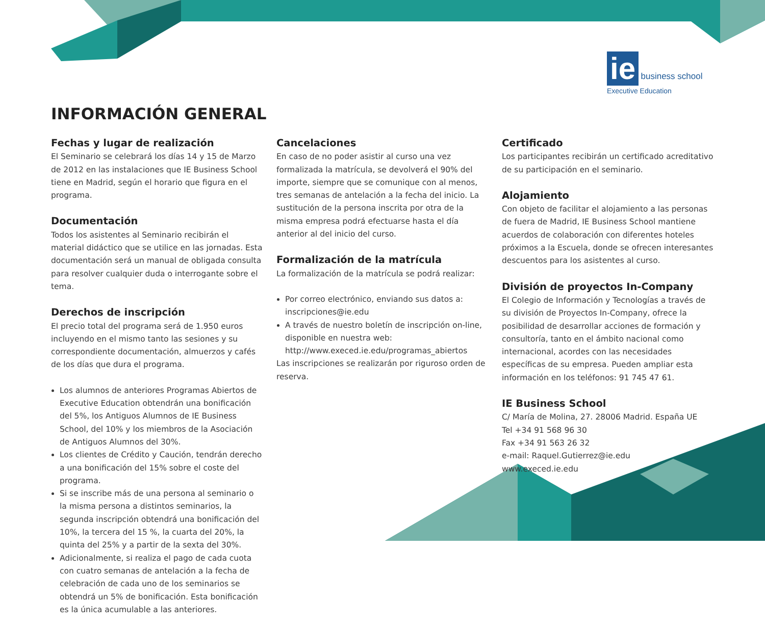ie business school
Executive Education
INFORMACIÓN GENERAL
Fechas y lugar de realización
El Seminario se celebrará los días 14 y 15 de Marzo de 2012 en las instalaciones que IE Business School tiene en Madrid, según el horario que figura en el programa.
Documentación
Todos los asistentes al Seminario recibirán el material didáctico que se utilice en las jornadas. Esta documentación será un manual de obligada consulta para resolver cualquier duda o interrogante sobre el tema.
Derechos de inscripción
El precio total del programa será de 1.950 euros incluyendo en el mismo tanto las sesiones y su correspondiente documentación, almuerzos y cafés de los días que dura el programa.
Los alumnos de anteriores Programas Abiertos de Executive Education obtendrán una bonificación del 5%, los Antiguos Alumnos de IE Business School, del 10% y los miembros de la Asociación de Antiguos Alumnos del 30%.
Los clientes de Crédito y Caución, tendrán derecho a una bonificación del 15% sobre el coste del programa.
Si se inscribe más de una persona al seminario o la misma persona a distintos seminarios, la segunda inscripción obtendrá una bonificación del 10%, la tercera del 15 %, la cuarta del 20%, la quinta del 25% y a partir de la sexta del 30%.
Adicionalmente, si realiza el pago de cada cuota con cuatro semanas de antelación a la fecha de celebración de cada uno de los seminarios se obtendrá un 5% de bonificación. Esta bonificación es la única acumulable a las anteriores.
Cancelaciones
En caso de no poder asistir al curso una vez formalizada la matrícula, se devolverá el 90% del importe, siempre que se comunique con al menos, tres semanas de antelación a la fecha del inicio. La sustitución de la persona inscrita por otra de la misma empresa podrá efectuarse hasta el día anterior al del inicio del curso.
Formalización de la matrícula
La formalización de la matrícula se podrá realizar:
Por correo electrónico, enviando sus datos a: inscripciones@ie.edu
A través de nuestro boletín de inscripción on-line, disponible en nuestra web: http://www.execed.ie.edu/programas_abiertos
Las inscripciones se realizarán por riguroso orden de reserva.
Certificado
Los participantes recibirán un certificado acreditativo de su participación en el seminario.
Alojamiento
Con objeto de facilitar el alojamiento a las personas de fuera de Madrid, IE Business School mantiene acuerdos de colaboración con diferentes hoteles próximos a la Escuela, donde se ofrecen interesantes descuentos para los asistentes al curso.
División de proyectos In-Company
El Colegio de Información y Tecnologías a través de su división de Proyectos In-Company, ofrece la posibilidad de desarrollar acciones de formación y consultoría, tanto en el ámbito nacional como internacional, acordes con las necesidades específicas de su empresa. Pueden ampliar esta información en los teléfonos: 91 745 47 61.
IE Business School
C/ María de Molina, 27. 28006 Madrid. España UE
Tel +34 91 568 96 30
Fax +34 91 563 26 32
e-mail: Raquel.Gutierrez@ie.edu
www.execed.ie.edu